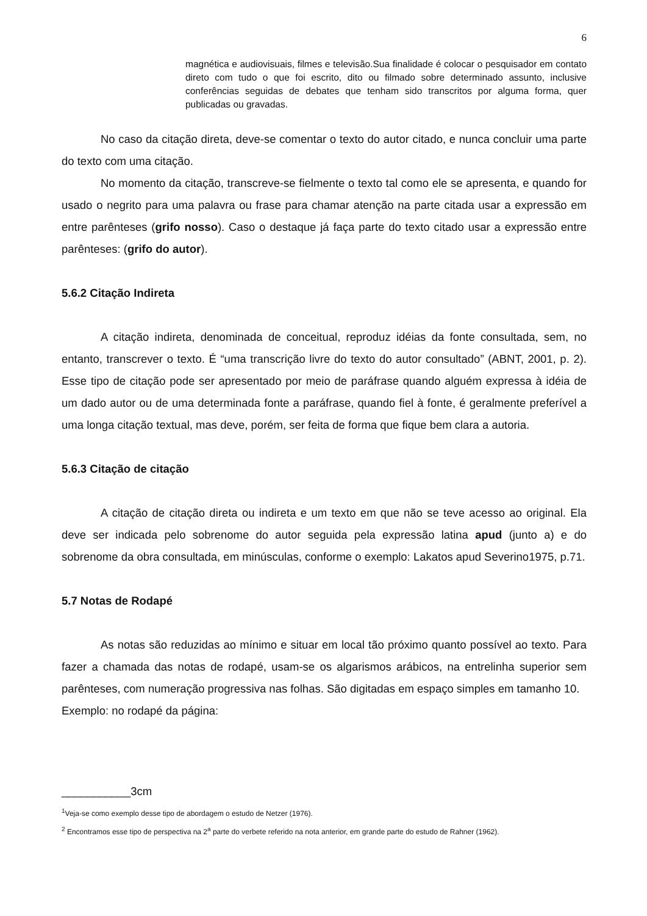6
magnética e audiovisuais, filmes e televisão.Sua finalidade é colocar o pesquisador em contato direto com tudo o que foi escrito, dito ou filmado sobre determinado assunto, inclusive conferências seguidas de debates que tenham sido transcritos por alguma forma, quer publicadas ou gravadas.
No caso da citação direta, deve-se comentar o texto do autor citado, e nunca concluir uma parte do texto com uma citação.
No momento da citação, transcreve-se fielmente o texto tal como ele se apresenta, e quando for usado o negrito para uma palavra ou frase para chamar atenção na parte citada usar a expressão em entre parênteses (grifo nosso). Caso o destaque já faça parte do texto citado usar a expressão entre parênteses: (grifo do autor).
5.6.2 Citação Indireta
A citação indireta, denominada de conceitual, reproduz idéias da fonte consultada, sem, no entanto, transcrever o texto. É “uma transcrição livre do texto do autor consultado” (ABNT, 2001, p. 2). Esse tipo de citação pode ser apresentado por meio de paráfrase quando alguém expressa à idéia de um dado autor ou de uma determinada fonte a paráfrase, quando fiel à fonte, é geralmente preferível a uma longa citação textual, mas deve, porém, ser feita de forma que fique bem clara a autoria.
5.6.3 Citação de citação
A citação de citação direta ou indireta e um texto em que não se teve acesso ao original. Ela deve ser indicada pelo sobrenome do autor seguida pela expressão latina apud (junto a) e do sobrenome da obra consultada, em minúsculas, conforme o exemplo: Lakatos apud Severino1975, p.71.
5.7 Notas de Rodapé
As notas são reduzidas ao mínimo e situar em local tão próximo quanto possível ao texto. Para fazer a chamada das notas de rodapé, usam-se os algarismos arábicos, na entrelinha superior sem parênteses, com numeração progressiva nas folhas. São digitadas em espaço simples em tamanho 10.
Exemplo: no rodapé da página:
___________3cm
<sup>1</sup> Veja-se como exemplo desse tipo de abordagem o estudo de Netzer (1976).
<sup>2</sup> Encontramos esse tipo de perspectiva na 2<sup>a</sup> parte do verbete referido na nota anterior, em grande parte do estudo de Rahner (1962).